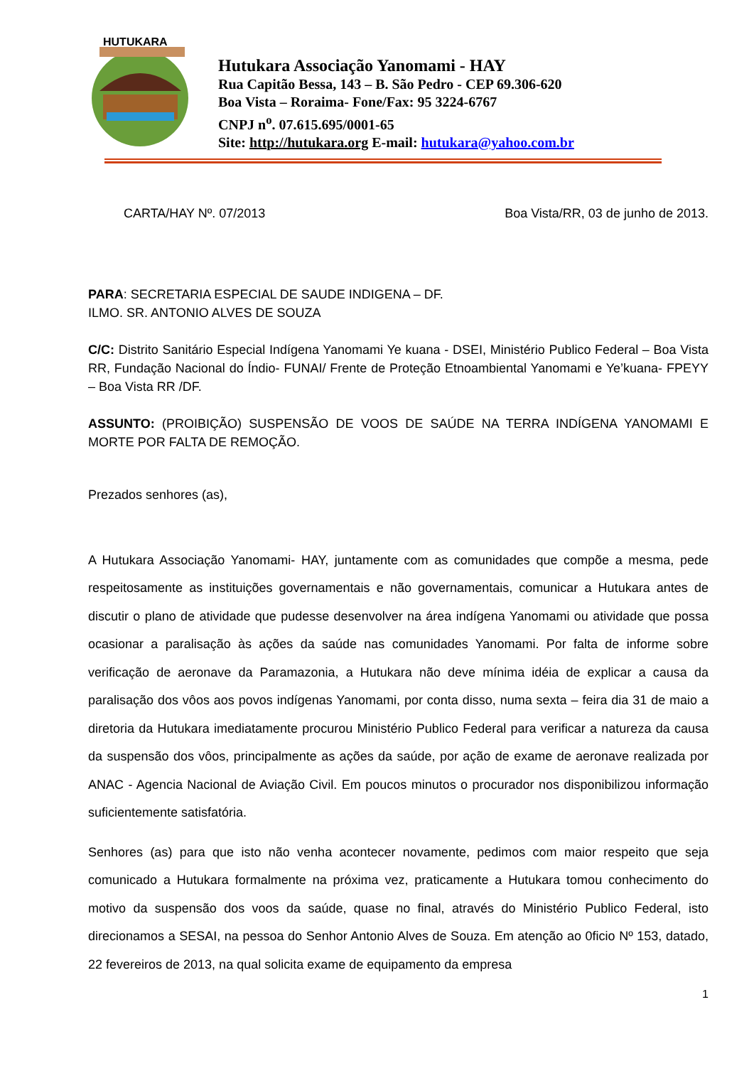HUTUKARA
Hutukara Associação Yanomami - HAY
Rua Capitão Bessa, 143 – B. São Pedro - CEP 69.306-620
Boa Vista – Roraima- Fone/Fax: 95 3224-6767
CNPJ n<sup>o</sup>. 07.615.695/0001-65
Site: http://hutukara.org E-mail: hutukara@yahoo.com.br
CARTA/HAY Nº. 07/2013 Boa Vista/RR, 03 de junho de 2013.
PARA: SECRETARIA ESPECIAL DE SAUDE INDIGENA – DF.
ILMO. SR. ANTONIO ALVES DE SOUZA
C/C: Distrito Sanitário Especial Indígena Yanomami Ye kuana - DSEI, Ministério Publico Federal – Boa Vista RR, Fundação Nacional do Índio- FUNAI/ Frente de Proteção Etnoambiental Yanomami e Ye’kuana- FPEYY – Boa Vista RR /DF.
ASSUNTO: (PROIBIÇÃO) SUSPENSÃO DE VOOS DE SAÚDE NA TERRA INDÍGENA YANOMAMI E MORTE POR FALTA DE REMOÇÃO.
Prezados senhores (as),
A Hutukara Associação Yanomami- HAY, juntamente com as comunidades que compõe a mesma, pede respeitosamente as instituições governamentais e não governamentais, comunicar a Hutukara antes de discutir o plano de atividade que pudesse desenvolver na área indígena Yanomami ou atividade que possa ocasionar a paralisação às ações da saúde nas comunidades Yanomami. Por falta de informe sobre verificação de aeronave da Paramazonia, a Hutukara não deve mínima idéia de explicar a causa da paralisação dos vôos aos povos indígenas Yanomami, por conta disso, numa sexta – feira dia 31 de maio a diretoria da Hutukara imediatamente procurou Ministério Publico Federal para verificar a natureza da causa da suspensão dos vôos, principalmente as ações da saúde, por ação de exame de aeronave realizada por ANAC - Agencia Nacional de Aviação Civil. Em poucos minutos o procurador nos disponibilizou informação suficientemente satisfatória.
Senhores (as) para que isto não venha acontecer novamente, pedimos com maior respeito que seja comunicado a Hutukara formalmente na próxima vez, praticamente a Hutukara tomou conhecimento do motivo da suspensão dos voos da saúde, quase no final, através do Ministério Publico Federal, isto direcionamos a SESAI, na pessoa do Senhor Antonio Alves de Souza. Em atenção ao 0ficio Nº 153, datado, 22 fevereiros de 2013, na qual solicita exame de equipamento da empresa
1